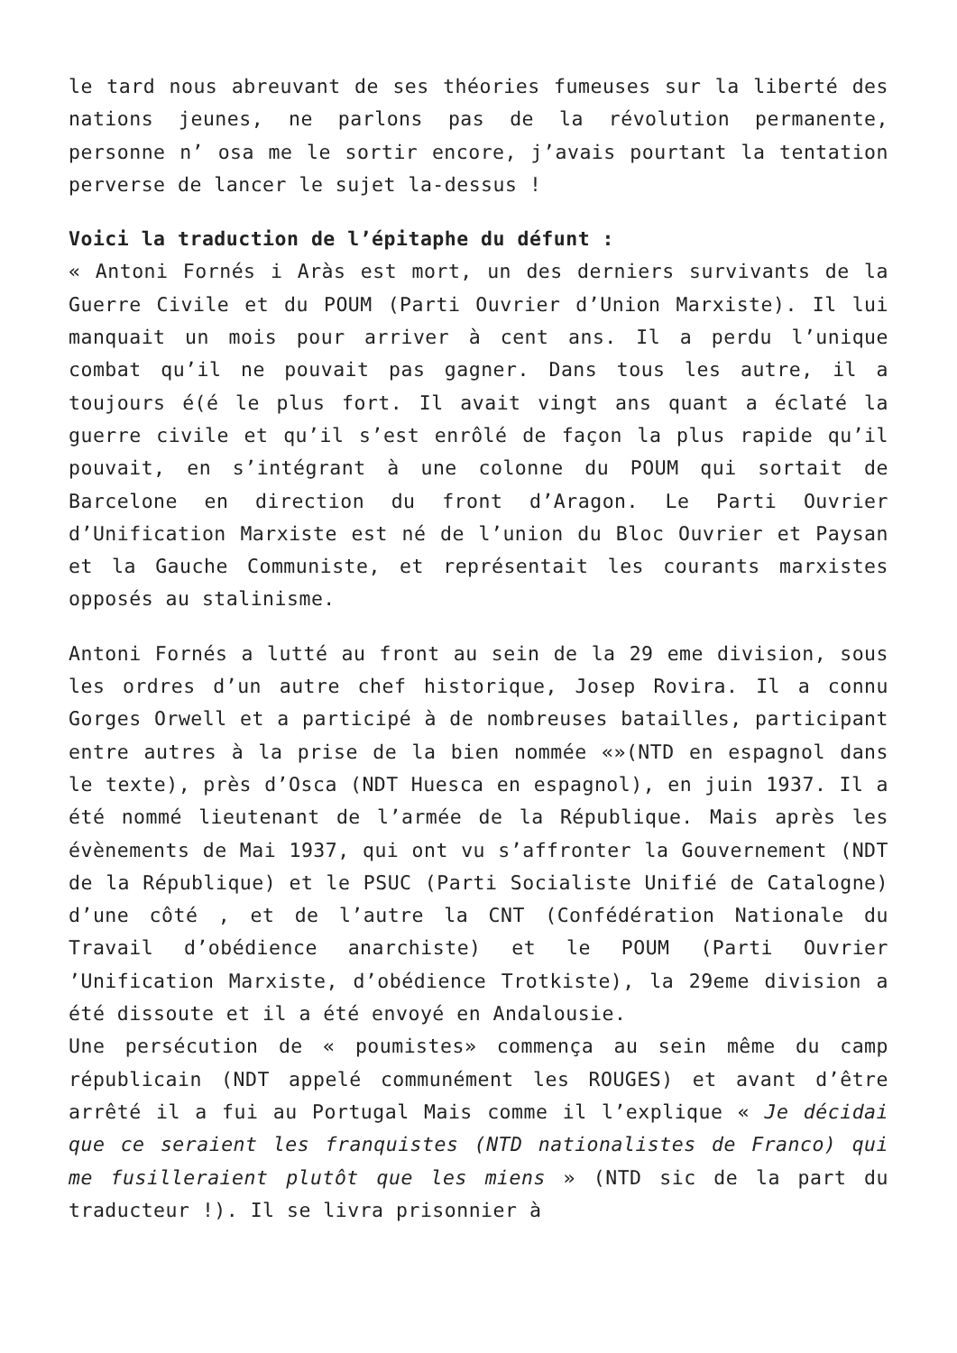le tard nous abreuvant de ses théories fumeuses sur la liberté des nations jeunes, ne parlons pas de la révolution permanente, personne n’ osa me le sortir encore, j’avais pourtant la tentation perverse de lancer le sujet la-dessus !
Voici la traduction de l’épitaphe du défunt :
« Antoni Fornés i Aràs est mort, un des derniers survivants de la Guerre Civile et du POUM (Parti Ouvrier d’Union Marxiste). Il lui manquait un mois pour arriver à cent ans. Il a perdu l’unique combat qu’il ne pouvait pas gagner. Dans tous les autre, il a toujours é(é le plus fort. Il avait vingt ans quant a éclaté la guerre civile et qu’il s’est enrôlé de façon la plus rapide qu’il pouvait, en s’intégrant à une colonne du POUM qui sortait de Barcelone en direction du front d’Aragon. Le Parti Ouvrier d’Unification Marxiste est né de l’union du Bloc Ouvrier et Paysan et la Gauche Communiste, et représentait les courants marxistes opposés au stalinisme.
Antoni Fornés a lutté au front au sein de la 29 eme division, sous les ordres d’un autre chef historique, Josep Rovira. Il a connu Gorges Orwell et a participé à de nombreuses batailles, participant entre autres à la prise de la bien nommée «»(NTD en espagnol dans le texte), près d’Osca (NDT Huesca en espagnol), en juin 1937. Il a été nommé lieutenant de l’armée de la République. Mais après les évènements de Mai 1937, qui ont vu s’affronter la Gouvernement (NDT de la République) et le PSUC (Parti Socialiste Unifié de Catalogne) d’une côté , et de l’autre la CNT (Confédération Nationale du Travail d’obédience anarchiste) et le POUM (Parti Ouvrier ’Unification Marxiste, d’obédience Trotkiste), la 29eme division a été dissoute et il a été envoyé en Andalousie.
Une persécution de « poumistes» commença au sein même du camp républicain (NDT appelé communément les ROUGES) et avant d’être arrêté il a fui au Portugal Mais comme il l’explique « Je décidai que ce seraient les franquistes (NTD nationalistes de Franco) qui me fusilleraient plutôt que les miens » (NTD sic de la part du traducteur !). Il se livra prisonnier à